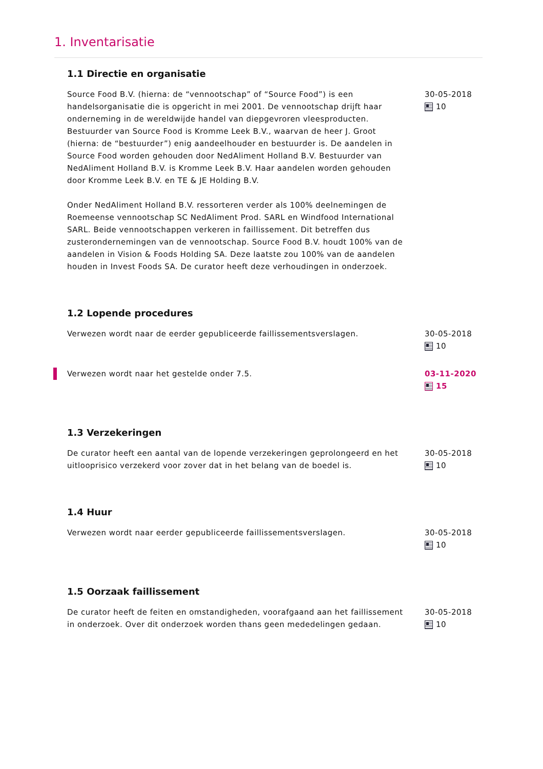1. Inventarisatie
1.1 Directie en organisatie
Source Food B.V. (hierna: de “vennootschap” of “Source Food”) is een handelsorganisatie die is opgericht in mei 2001. De vennootschap drijft haar onderneming in de wereldwijde handel van diepgevroren vleesproducten. Bestuurder van Source Food is Kromme Leek B.V., waarvan de heer J. Groot (hierna: de “bestuurder”) enig aandeelhouder en bestuurder is. De aandelen in Source Food worden gehouden door NedAliment Holland B.V. Bestuurder van NedAliment Holland B.V. is Kromme Leek B.V. Haar aandelen worden gehouden door Kromme Leek B.V. en TE & JE Holding B.V.
Onder NedAliment Holland B.V. ressorteren verder als 100% deelnemingen de Roemeense vennootschap SC NedAliment Prod. SARL en Windfood International SARL. Beide vennootschappen verkeren in faillissement. Dit betreffen dus zusterondernemingen van de vennootschap. Source Food B.V. houdt 100% van de aandelen in Vision & Foods Holding SA. Deze laatste zou 100% van de aandelen houden in Invest Foods SA. De curator heeft deze verhoudingen in onderzoek.
30-05-2018
10
1.2 Lopende procedures
Verwezen wordt naar de eerder gepubliceerde faillissementsverslagen. 30-05-2018
10
Verwezen wordt naar het gestelde onder 7.5. 03-11-2020
15
1.3 Verzekeringen
De curator heeft een aantal van de lopende verzekeringen geprolongeerd en het uitlooprisico verzekerd voor zover dat in het belang van de boedel is.
30-05-2018
10
1.4 Huur
Verwezen wordt naar eerder gepubliceerde faillissementsverslagen. 30-05-2018
10
1.5 Oorzaak faillissement
De curator heeft de feiten en omstandigheden, voorafgaand aan het faillissement in onderzoek. Over dit onderzoek worden thans geen mededelingen gedaan.
30-05-2018
10